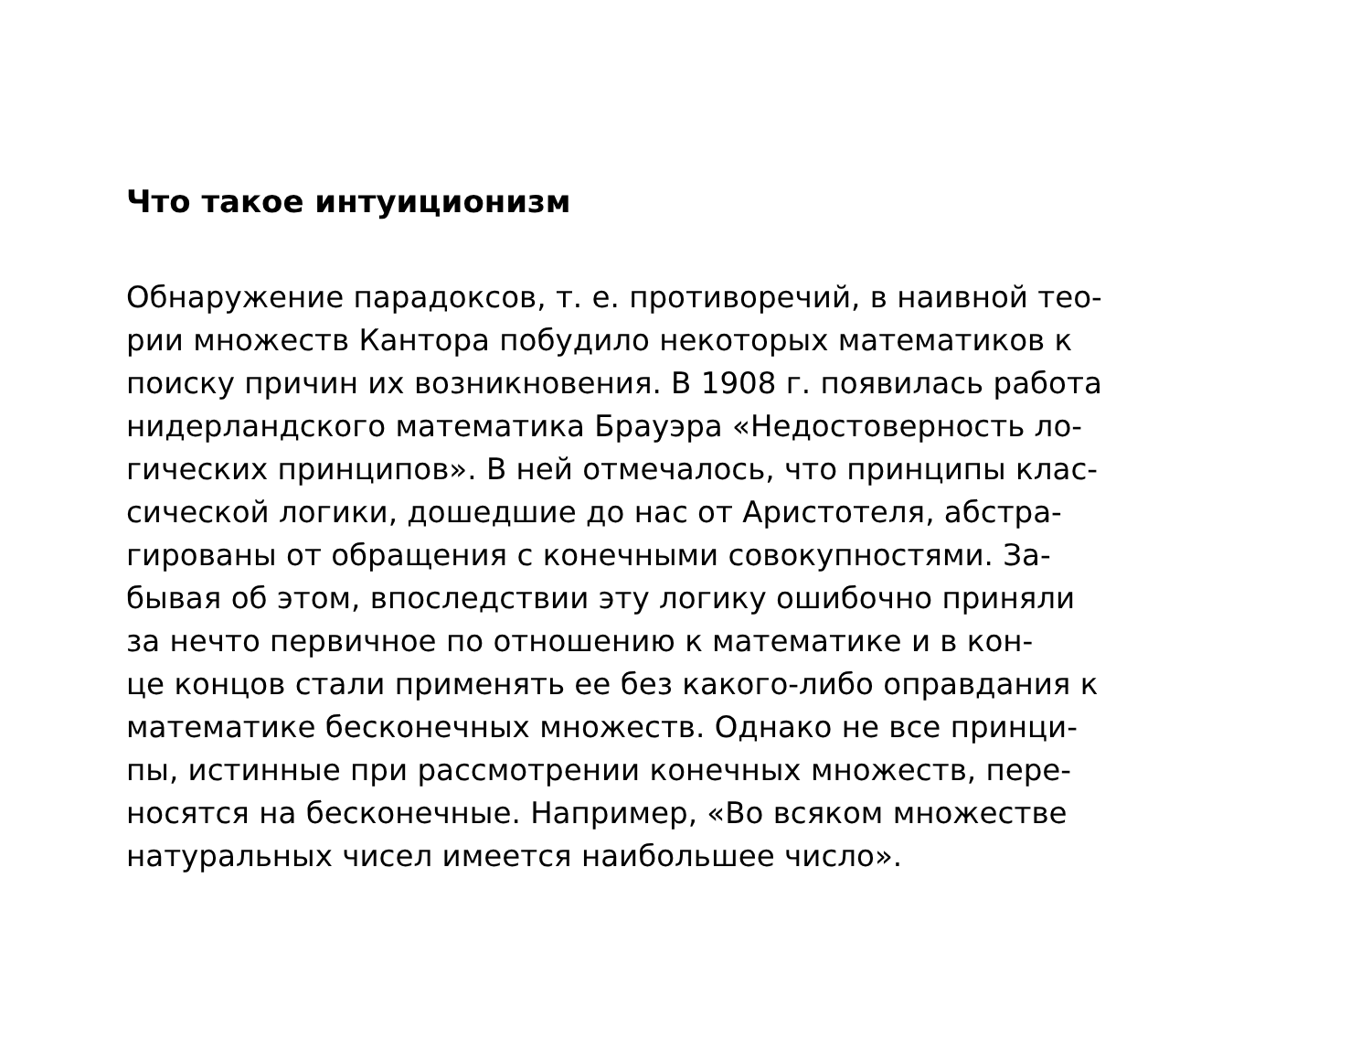Что такое интуиционизм
Обнаружение парадоксов, т. е. противоречий, в наивной тео-
рии множеств Кантора побудило некоторых математиков к
поиску причин их возникновения. В 1908 г. появилась работа
нидерландского математика Брауэра «Недостоверность ло-
гических принципов». В ней отмечалось, что принципы клас-
сической логики, дошедшие до нас от Аристотеля, абстра-
гированы от обращения с конечными совокупностями. За-
бывая об этом, впоследствии эту логику ошибочно приняли
за нечто первичное по отношению к математике и в кон-
це концов стали применять ее без какого-либо оправдания к
математике бесконечных множеств. Однако не все принци-
пы, истинные при рассмотрении конечных множеств, пере-
носятся на бесконечные. Например, «Во всяком множестве
натуральных чисел имеется наибольшее число».